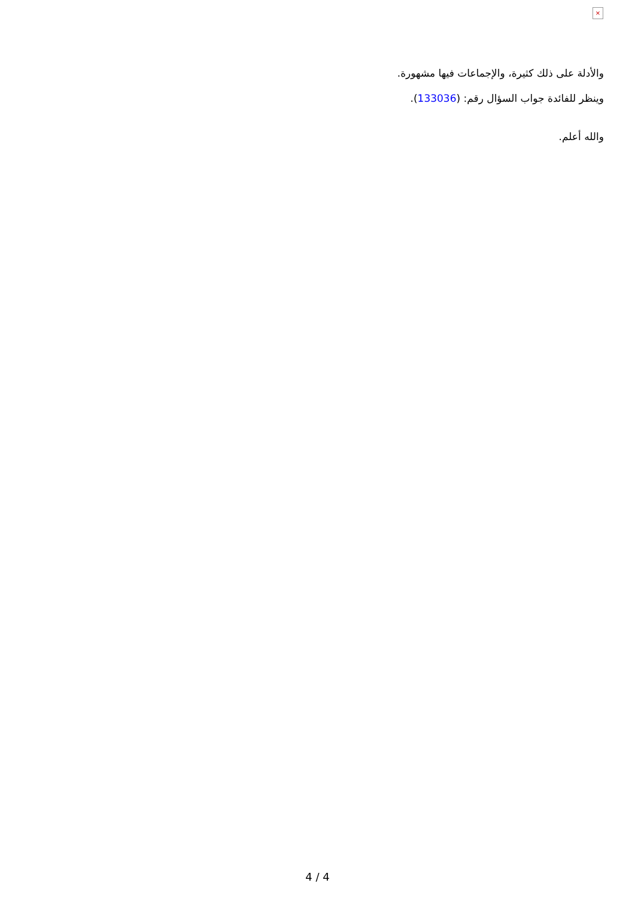×
والأدلة على ذلك كثيرة، والإجماعات فيها مشهورة.
وينظر للفائدة جواب السؤال رقم: (133036).
والله أعلم.
4 / 4